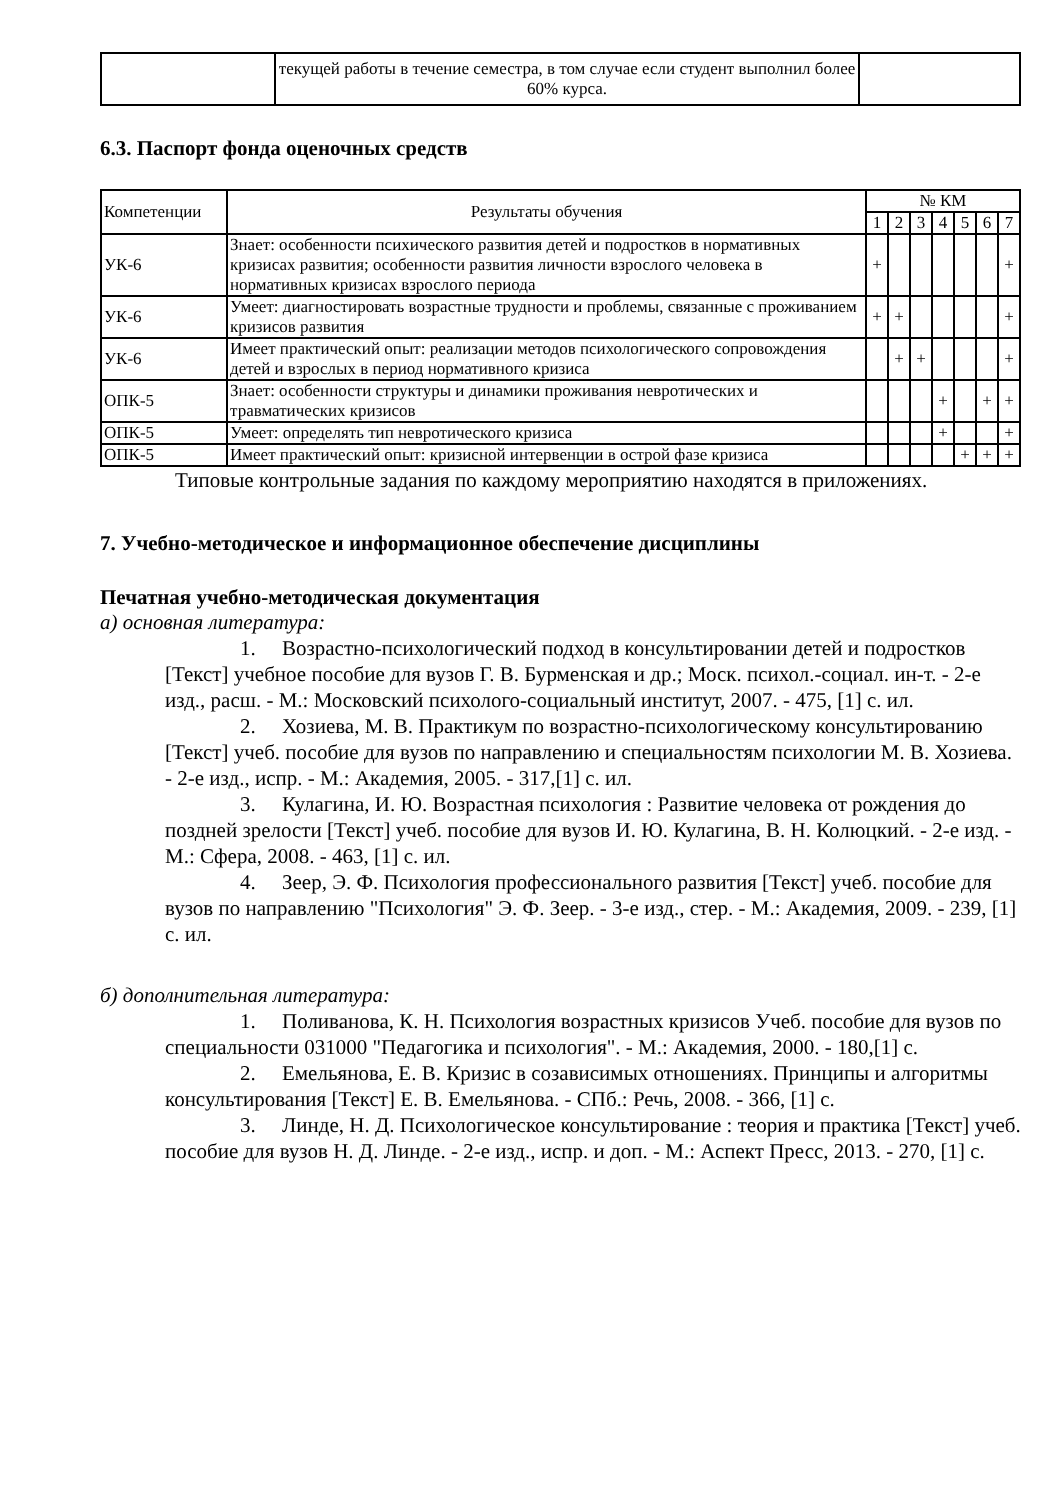| | текущей работы в течение семестра, в том случае если студент выполнил более 60% курса. | |
6.3. Паспорт фонда оценочных средств
| Компетенции | Результаты обучения | № КМ | | | | | | |
| --- | --- | --- | --- | --- | --- | --- | --- | --- |
| | | 1 | 2 | 3 | 4 | 5 | 6 | 7 |
| УК-6 | Знает: особенности психического развития детей и подростков в нормативных кризисах развития; особенности развития личности взрослого человека в нормативных кризисах взрослого периода | + | | | | | | + |
| УК-6 | Умеет: диагностировать возрастные трудности и проблемы, связанные с проживанием кризисов развития | + | + | | | | | + |
| УК-6 | Имеет практический опыт: реализации методов психологического сопровождения детей и взрослых в период нормативного кризиса | | + | + | | | | + |
| ОПК-5 | Знает: особенности структуры и динамики проживания невротических и травматических кризисов | | | | + | | + | + |
| ОПК-5 | Умеет: определять тип невротического кризиса | | | | + | | | + |
| ОПК-5 | Имеет практический опыт: кризисной интервенции в острой фазе кризиса | | | | | + | + | + |
Типовые контрольные задания по каждому мероприятию находятся в приложениях.
7. Учебно-методическое и информационное обеспечение дисциплины
Печатная учебно-методическая документация
а) основная литература:
1. Возрастно-психологический подход в консультировании детей и подростков [Текст] учебное пособие для вузов Г. В. Бурменская и др.; Моск. психол.-социал. ин-т. - 2-е изд., расш. - М.: Московский психолого-социальный институт, 2007. - 475, [1] с. ил.
2. Хозиева, М. В. Практикум по возрастно-психологическому консультированию [Текст] учеб. пособие для вузов по направлению и специальностям психологии М. В. Хозиева. - 2-е изд., испр. - М.: Академия, 2005. - 317,[1] с. ил.
3. Кулагина, И. Ю. Возрастная психология : Развитие человека от рождения до поздней зрелости [Текст] учеб. пособие для вузов И. Ю. Кулагина, В. Н. Колюцкий. - 2-е изд. - М.: Сфера, 2008. - 463, [1] с. ил.
4. Зеер, Э. Ф. Психология профессионального развития [Текст] учеб. пособие для вузов по направлению "Психология" Э. Ф. Зеер. - 3-е изд., стер. - М.: Академия, 2009. - 239, [1] с. ил.
б) дополнительная литература:
1. Поливанова, К. Н. Психология возрастных кризисов Учеб. пособие для вузов по специальности 031000 "Педагогика и психология". - М.: Академия, 2000. - 180,[1] с.
2. Емельянова, Е. В. Кризис в созависимых отношениях. Принципы и алгоритмы консультирования [Текст] Е. В. Емельянова. - СПб.: Речь, 2008. - 366, [1] с.
3. Линде, Н. Д. Психологическое консультирование : теория и практика [Текст] учеб. пособие для вузов Н. Д. Линде. - 2-е изд., испр. и доп. - М.: Аспект Пресс, 2013. - 270, [1] с.